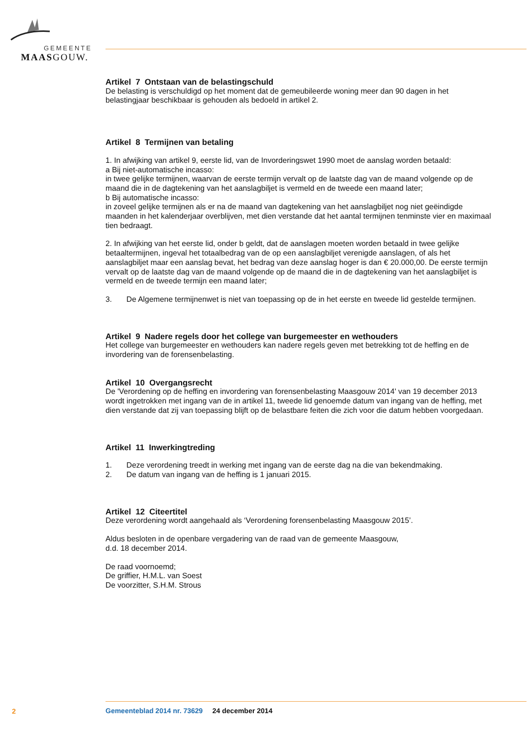GEMEENTE
MAASGOUW.
Artikel 7 Ontstaan van de belastingschuld
De belasting is verschuldigd op het moment dat de gemeubileerde woning meer dan 90 dagen in het belastingjaar beschikbaar is gehouden als bedoeld in artikel 2.
Artikel 8 Termijnen van betaling
1. In afwijking van artikel 9, eerste lid, van de Invorderingswet 1990 moet de aanslag worden betaald:
a Bij niet-automatische incasso:
in twee gelijke termijnen, waarvan de eerste termijn vervalt op de laatste dag van de maand volgende op de maand die in de dagtekening van het aanslagbiljet is vermeld en de tweede een maand later;
b Bij automatische incasso:
in zoveel gelijke termijnen als er na de maand van dagtekening van het aanslagbiljet nog niet geëindigde maanden in het kalenderjaar overblijven, met dien verstande dat het aantal termijnen tenminste vier en maximaal tien bedraagt.
2. In afwijking van het eerste lid, onder b geldt, dat de aanslagen moeten worden betaald in twee gelijke betaaltermijnen, ingeval het totaalbedrag van de op een aanslagbiljet verenigde aanslagen, of als het aanslagbiljet maar een aanslag bevat, het bedrag van deze aanslag hoger is dan € 20.000,00. De eerste termijn vervalt op de laatste dag van de maand volgende op de maand die in de dagtekening van het aanslagbiljet is vermeld en de tweede termijn een maand later;
3. De Algemene termijnenwet is niet van toepassing op de in het eerste en tweede lid gestelde termijnen.
Artikel 9 Nadere regels door het college van burgemeester en wethouders
Het college van burgemeester en wethouders kan nadere regels geven met betrekking tot de heffing en de invordering van de forensenbelasting.
Artikel 10 Overgangsrecht
De 'Verordening op de heffing en invordering van forensenbelasting Maasgouw 2014' van 19 december 2013 wordt ingetrokken met ingang van de in artikel 11, tweede lid genoemde datum van ingang van de heffing, met dien verstande dat zij van toepassing blijft op de belastbare feiten die zich voor die datum hebben voorgedaan.
Artikel 11 Inwerkingtreding
1. Deze verordening treedt in werking met ingang van de eerste dag na die van bekendmaking.
2. De datum van ingang van de heffing is 1 januari 2015.
Artikel 12 Citeertitel
Deze verordening wordt aangehaald als ‘Verordening forensenbelasting Maasgouw 2015’.
Aldus besloten in de openbare vergadering van de raad van de gemeente Maasgouw,
d.d. 18 december 2014.
De raad voornoemd;
De griffier, H.M.L. van Soest
De voorzitter, S.H.M. Strous
2
Gemeenteblad 2014 nr. 73629 24 december 2014